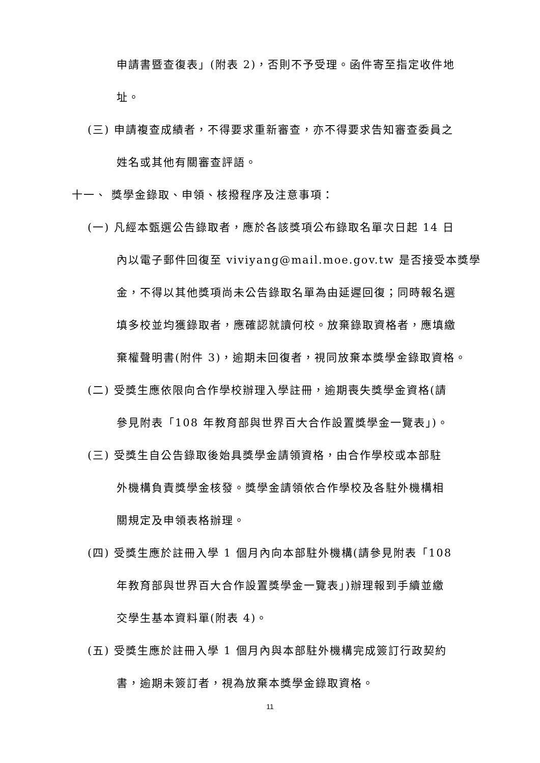申請書暨查復表」(附表 2)，否則不予受理。函件寄至指定收件地
址。
(三) 申請複查成績者，不得要求重新審查，亦不得要求告知審查委員之
姓名或其他有關審查評語。
十一、 獎學金錄取、申領、核撥程序及注意事項：
(一) 凡經本甄選公告錄取者，應於各該獎項公布錄取名單次日起 14 日
內以電子郵件回復至 viviyang@mail.moe.gov.tw 是否接受本獎學
金，不得以其他獎項尚未公告錄取名單為由延遲回復；同時報名選
填多校並均獲錄取者，應確認就讀何校。放棄錄取資格者，應填繳
棄權聲明書(附件 3)，逾期未回復者，視同放棄本獎學金錄取資格。
(二) 受獎生應依限向合作學校辦理入學註冊，逾期喪失獎學金資格(請
參見附表「108 年教育部與世界百大合作設置獎學金一覽表」)。
(三) 受獎生自公告錄取後始具獎學金請領資格，由合作學校或本部駐
外機構負責獎學金核發。獎學金請領依合作學校及各駐外機構相
關規定及申領表格辦理。
(四) 受獎生應於註冊入學 1 個月內向本部駐外機構(請參見附表「108
年教育部與世界百大合作設置獎學金一覽表」)辦理報到手續並繳
交學生基本資料單(附表 4)。
(五) 受獎生應於註冊入學 1 個月內與本部駐外機構完成簽訂行政契約
書，逾期未簽訂者，視為放棄本獎學金錄取資格。
11